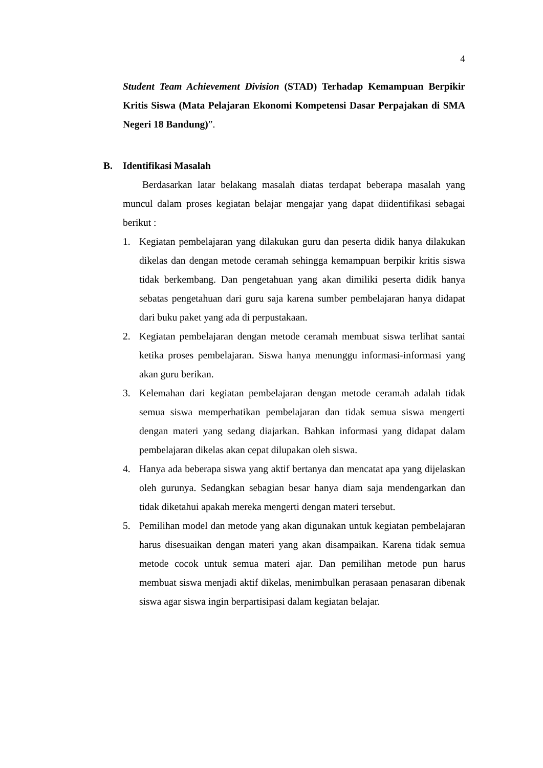4
Student Team Achievement Division (STAD) Terhadap Kemampuan Berpikir Kritis Siswa (Mata Pelajaran Ekonomi Kompetensi Dasar Perpajakan di SMA Negeri 18 Bandung)”.
B. Identifikasi Masalah
Berdasarkan latar belakang masalah diatas terdapat beberapa masalah yang muncul dalam proses kegiatan belajar mengajar yang dapat diidentifikasi sebagai berikut :
1. Kegiatan pembelajaran yang dilakukan guru dan peserta didik hanya dilakukan dikelas dan dengan metode ceramah sehingga kemampuan berpikir kritis siswa tidak berkembang. Dan pengetahuan yang akan dimiliki peserta didik hanya sebatas pengetahuan dari guru saja karena sumber pembelajaran hanya didapat dari buku paket yang ada di perpustakaan.
2. Kegiatan pembelajaran dengan metode ceramah membuat siswa terlihat santai ketika proses pembelajaran. Siswa hanya menunggu informasi-informasi yang akan guru berikan.
3. Kelemahan dari kegiatan pembelajaran dengan metode ceramah adalah tidak semua siswa memperhatikan pembelajaran dan tidak semua siswa mengerti dengan materi yang sedang diajarkan. Bahkan informasi yang didapat dalam pembelajaran dikelas akan cepat dilupakan oleh siswa.
4. Hanya ada beberapa siswa yang aktif bertanya dan mencatat apa yang dijelaskan oleh gurunya. Sedangkan sebagian besar hanya diam saja mendengarkan dan tidak diketahui apakah mereka mengerti dengan materi tersebut.
5. Pemilihan model dan metode yang akan digunakan untuk kegiatan pembelajaran harus disesuaikan dengan materi yang akan disampaikan. Karena tidak semua metode cocok untuk semua materi ajar. Dan pemilihan metode pun harus membuat siswa menjadi aktif dikelas, menimbulkan perasaan penasaran dibenak siswa agar siswa ingin berpartisipasi dalam kegiatan belajar.